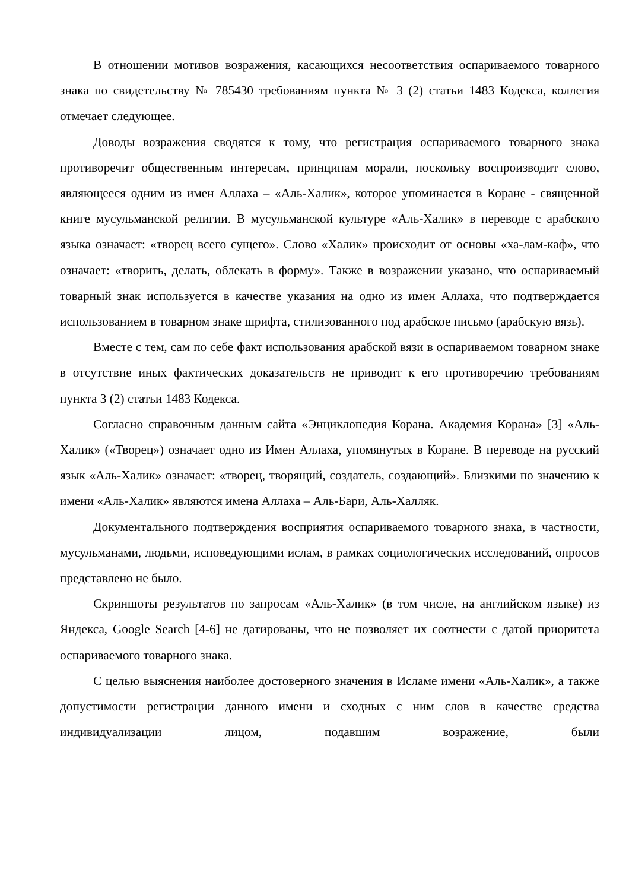В отношении мотивов возражения, касающихся несоответствия оспариваемого товарного знака по свидетельству № 785430 требованиям пункта № 3 (2) статьи 1483 Кодекса, коллегия отмечает следующее.
Доводы возражения сводятся к тому, что регистрация оспариваемого товарного знака противоречит общественным интересам, принципам морали, поскольку воспроизводит слово, являющееся одним из имен Аллаха – «Аль-Халик», которое упоминается в Коране - священной книге мусульманской религии. В мусульманской культуре «Аль-Халик» в переводе с арабского языка означает: «творец всего сущего». Слово «Халик» происходит от основы «ха-лам-каф», что означает: «творить, делать, облекать в форму». Также в возражении указано, что оспариваемый товарный знак используется в качестве указания на одно из имен Аллаха, что подтверждается использованием в товарном знаке шрифта, стилизованного под арабское письмо (арабскую вязь).
Вместе с тем, сам по себе факт использования арабской вязи в оспариваемом товарном знаке в отсутствие иных фактических доказательств не приводит к его противоречию требованиям пункта 3 (2) статьи 1483 Кодекса.
Согласно справочным данным сайта «Энциклопедия Корана. Академия Корана» [3] «Аль-Халик» («Творец») означает одно из Имен Аллаха, упомянутых в Коране. В переводе на русский язык «Аль-Халик» означает: «творец, творящий, создатель, создающий». Близкими по значению к имени «Аль-Халик» являются имена Аллаха – Аль-Бари, Аль-Халляк.
Документального подтверждения восприятия оспариваемого товарного знака, в частности, мусульманами, людьми, исповедующими ислам, в рамках социологических исследований, опросов представлено не было.
Скриншоты результатов по запросам «Аль-Халик» (в том числе, на английском языке) из Яндекса, Google Search [4-6] не датированы, что не позволяет их соотнести с датой приоритета оспариваемого товарного знака.
С целью выяснения наиболее достоверного значения в Исламе имени «Аль-Халик», а также допустимости регистрации данного имени и сходных с ним слов в качестве средства индивидуализации лицом, подавшим возражение, были